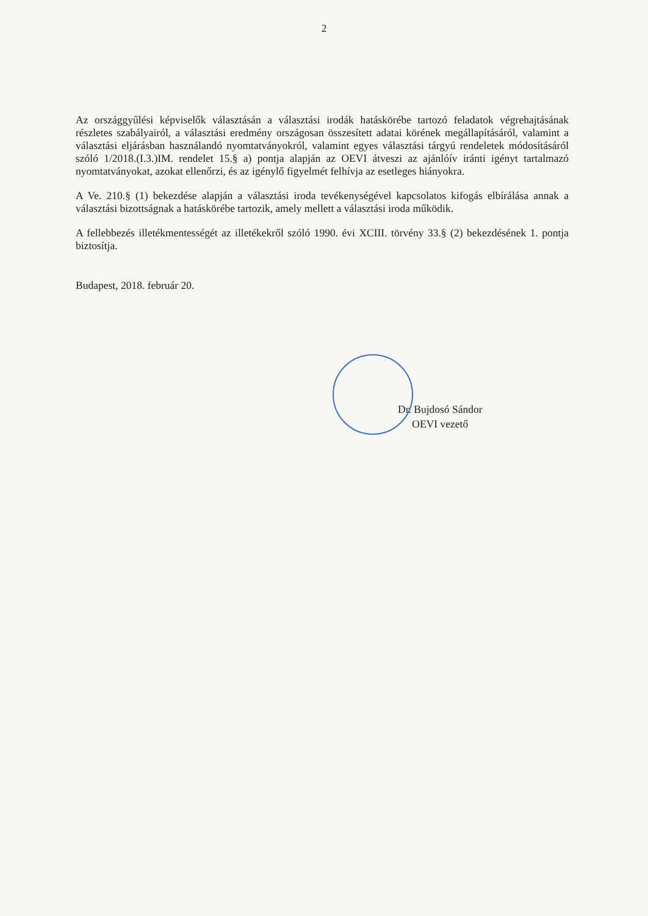2
Az országgyűlési képviselők választásán a választási irodák hatáskörébe tartozó feladatok végrehajtásának részletes szabályairól, a választási eredmény országosan összesített adatai körének megállapításáról, valamint a választási eljárásban használandó nyomtatványokról, valamint egyes választási tárgyú rendeletek módosításáról szóló 1/2018.(I.3.)IM. rendelet 15.§ a) pontja alapján az OEVI átveszi az ajánlóív iránti igényt tartalmazó nyomtatványokat, azokat ellenőrzi, és az igénylő figyelmét felhívja az esetleges hiányokra.
A Ve. 210.§ (1) bekezdése alapján a választási iroda tevékenységével kapcsolatos kifogás elbírálása annak a választási bizottságnak a hatáskörébe tartozik, amely mellett a választási iroda működik.
A fellebbezés illetékmentességét az illetékekről szóló 1990. évi XCIII. törvény 33.§ (2) bekezdésének 1. pontja biztosítja.
Budapest, 2018. február 20.
Dr. Bujdosó Sándor
OEVI vezető